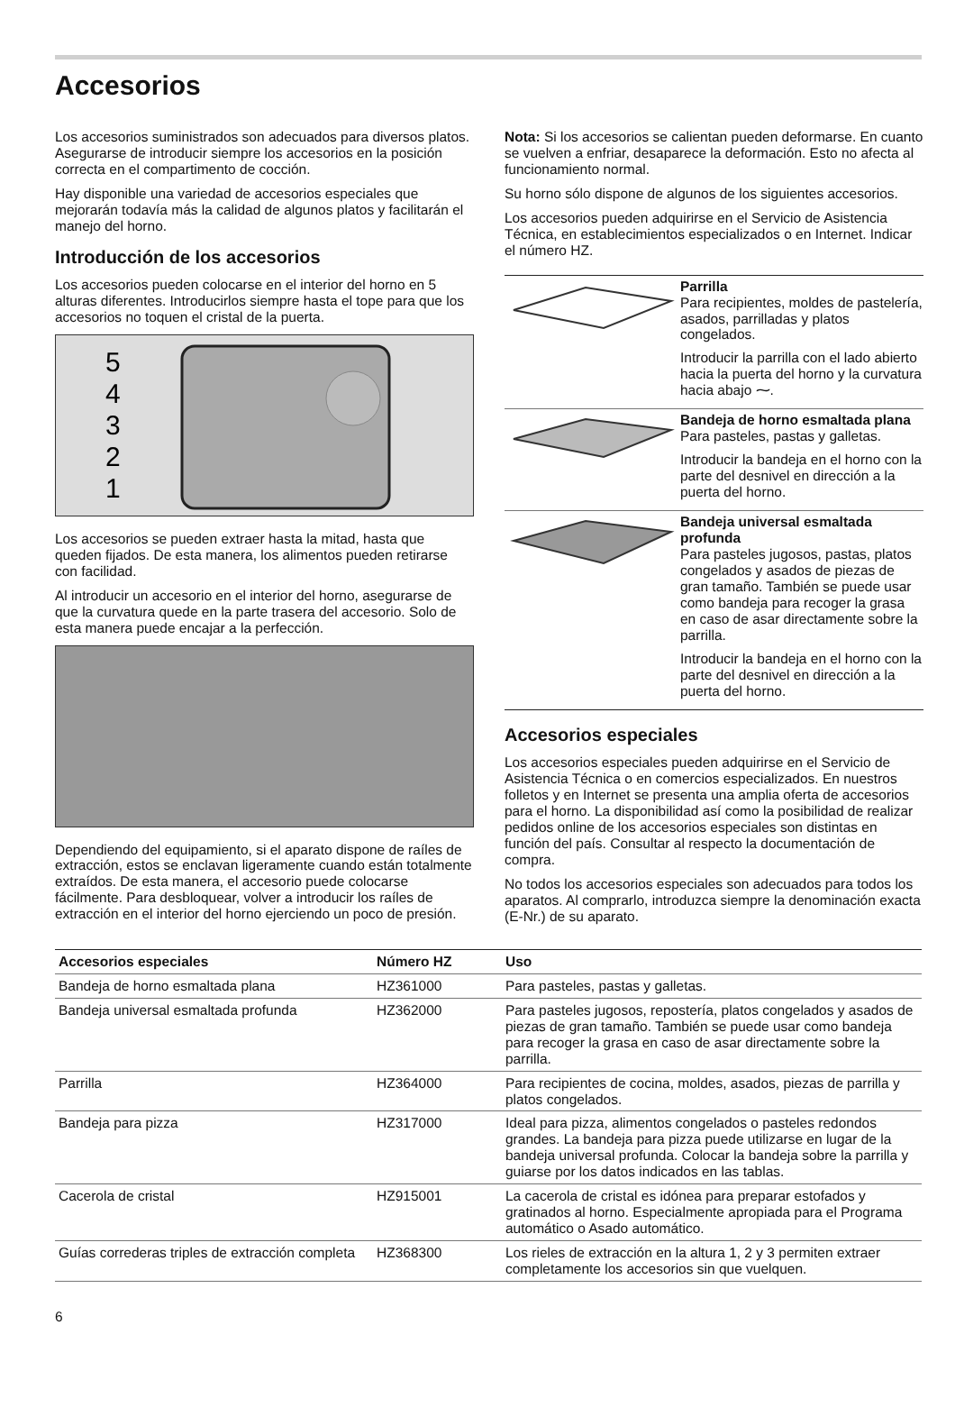Accesorios
Los accesorios suministrados son adecuados para diversos platos. Asegurarse de introducir siempre los accesorios en la posición correcta en el compartimento de cocción.
Hay disponible una variedad de accesorios especiales que mejorarán todavía más la calidad de algunos platos y facilitarán el manejo del horno.
Introducción de los accesorios
Los accesorios pueden colocarse en el interior del horno en 5 alturas diferentes. Introducirlos siempre hasta el tope para que los accesorios no toquen el cristal de la puerta.
5
4
3
2
1
Los accesorios se pueden extraer hasta la mitad, hasta que queden fijados. De esta manera, los alimentos pueden retirarse con facilidad.
Al introducir un accesorio en el interior del horno, asegurarse de que la curvatura quede en la parte trasera del accesorio. Solo de esta manera puede encajar a la perfección.
Dependiendo del equipamiento, si el aparato dispone de raíles de extracción, estos se enclavan ligeramente cuando están totalmente extraídos. De esta manera, el accesorio puede colocarse fácilmente. Para desbloquear, volver a introducir los raíles de extracción en el interior del horno ejerciendo un poco de presión.
Nota: Si los accesorios se calientan pueden deformarse. En cuanto se vuelven a enfriar, desaparece la deformación. Esto no afecta al funcionamiento normal.
Su horno sólo dispone de algunos de los siguientes accesorios.
Los accesorios pueden adquirirse en el Servicio de Asistencia Técnica, en establecimientos especializados o en Internet. Indicar el número HZ.
Parrilla
Para recipientes, moldes de pastelería, asados, parrilladas y platos congelados.
Introducir la parrilla con el lado abierto hacia la puerta del horno y la curvatura hacia abajo ⁓.
Bandeja de horno esmaltada plana
Para pasteles, pastas y galletas.
Introducir la bandeja en el horno con la parte del desnivel en dirección a la puerta del horno.
Bandeja universal esmaltada profunda
Para pasteles jugosos, pastas, platos congelados y asados de piezas de gran tamaño. También se puede usar como bandeja para recoger la grasa en caso de asar directamente sobre la parrilla.
Introducir la bandeja en el horno con la parte del desnivel en dirección a la puerta del horno.
Accesorios especiales
Los accesorios especiales pueden adquirirse en el Servicio de Asistencia Técnica o en comercios especializados. En nuestros folletos y en Internet se presenta una amplia oferta de accesorios para el horno. La disponibilidad así como la posibilidad de realizar pedidos online de los accesorios especiales son distintas en función del país. Consultar al respecto la documentación de compra.
No todos los accesorios especiales son adecuados para todos los aparatos. Al comprarlo, introduzca siempre la denominación exacta (E-Nr.) de su aparato.
| Accesorios especiales | Número HZ | Uso |
| --- | --- | --- |
| Bandeja de horno esmaltada plana | HZ361000 | Para pasteles, pastas y galletas. |
| Bandeja universal esmaltada profunda | HZ362000 | Para pasteles jugosos, repostería, platos congelados y asados de piezas de gran tamaño. También se puede usar como bandeja para recoger la grasa en caso de asar directamente sobre la parrilla. |
| Parrilla | HZ364000 | Para recipientes de cocina, moldes, asados, piezas de parrilla y platos congelados. |
| Bandeja para pizza | HZ317000 | Ideal para pizza, alimentos congelados o pasteles redondos grandes. La bandeja para pizza puede utilizarse en lugar de la bandeja universal profunda. Colocar la bandeja sobre la parrilla y guiarse por los datos indicados en las tablas. |
| Cacerola de cristal | HZ915001 | La cacerola de cristal es idónea para preparar estofados y gratinados al horno. Especialmente apropiada para el Programa automático o Asado automático. |
| Guías correderas triples de extracción completa | HZ368300 | Los rieles de extracción en la altura 1, 2 y 3 permiten extraer completamente los accesorios sin que vuelquen. |
6